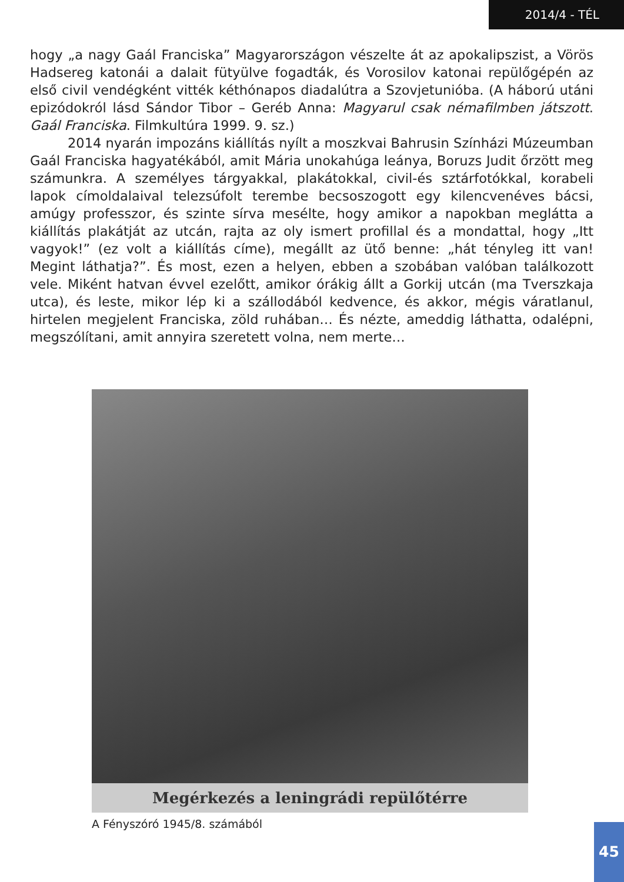2014/4 - TÉL
hogy „a nagy Gaál Franciska” Magyarországon vészelte át az apokalipszist, a Vörös Hadsereg katonái a dalait fütyülve fogadták, és Vorosilov katonai repülőgépén az első civil vendégként vitték kéthónapos diadalútra a Szovjetunióba. (A háború utáni epizódokról lásd Sándor Tibor – Geréb Anna: Magyarul csak némafilmben játszott. Gaál Franciska. Filmkultúra 1999. 9. sz.)
2014 nyarán impozáns kiállítás nyílt a moszkvai Bahrusin Színházi Múzeumban Gaál Franciska hagyatékából, amit Mária unokahúga leánya, Boruzs Judit őrzött meg számunkra. A személyes tárgyakkal, plakátokkal, civil-és sztárfotókkal, korabeli lapok címoldalaival telezsúfolt terembe becsoszogott egy kilencvenéves bácsi, amúgy professzor, és szinte sírva mesélte, hogy amikor a napokban meglátta a kiállítás plakátját az utcán, rajta az oly ismert profillal és a mondattal, hogy „Itt vagyok!” (ez volt a kiállítás címe), megállt az ütő benne: „hát tényleg itt van! Megint láthatja?”. És most, ezen a helyen, ebben a szobában valóban találkozott vele. Miként hatvan évvel ezelőtt, amikor órákig állt a Gorkij utcán (ma Tverszkaja utca), és leste, mikor lép ki a szállodából kedvence, és akkor, mégis váratlanul, hirtelen megjelent Franciska, zöld ruhában… És nézte, ameddig láthatta, odalépni, megszólítani, amit annyira szeretett volna, nem merte…
Megérkezés a leningrádi repülőtérre
A Fényszóró 1945/8. számából 45